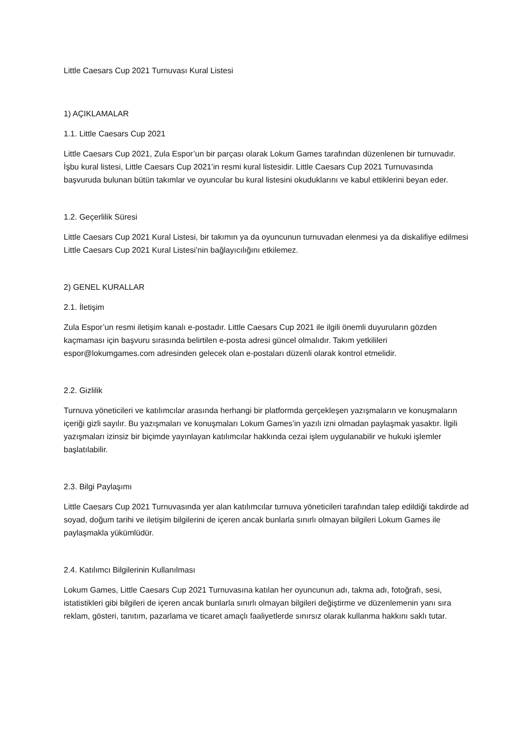Little Caesars Cup 2021 Turnuvası Kural Listesi
1) AÇIKLAMALAR
1.1. Little Caesars Cup 2021
Little Caesars Cup 2021, Zula Espor’un bir parçası olarak Lokum Games tarafından düzenlenen bir turnuvadır. İşbu kural listesi, Little Caesars Cup 2021’in resmi kural listesidir. Little Caesars Cup 2021 Turnuvasında başvuruda bulunan bütün takımlar ve oyuncular bu kural listesini okuduklarını ve kabul ettiklerini beyan eder.
1.2. Geçerlilik Süresi
Little Caesars Cup 2021 Kural Listesi, bir takımın ya da oyuncunun turnuvadan elenmesi ya da diskalifiye edilmesi Little Caesars Cup 2021 Kural Listesi’nin bağlayıcılığını etkilemez.
2) GENEL KURALLAR
2.1. İletişim
Zula Espor’un resmi iletişim kanalı e-postadır. Little Caesars Cup 2021 ile ilgili önemli duyuruların gözden kaçmaması için başvuru sırasında belirtilen e-posta adresi güncel olmalıdır. Takım yetkilileri espor@lokumgames.com adresinden gelecek olan e-postaları düzenli olarak kontrol etmelidir.
2.2. Gizlilik
Turnuva yöneticileri ve katılımcılar arasında herhangi bir platformda gerçekleşen yazışmaların ve konuşmaların içeriği gizli sayılır. Bu yazışmaları ve konuşmaları Lokum Games’in yazılı izni olmadan paylaşmak yasaktır. İlgili yazışmaları izinsiz bir biçimde yayınlayan katılımcılar hakkında cezai işlem uygulanabilir ve hukuki işlemler başlatılabilir.
2.3. Bilgi Paylaşımı
Little Caesars Cup 2021 Turnuvasında yer alan katılımcılar turnuva yöneticileri tarafından talep edildiği takdirde ad soyad, doğum tarihi ve iletişim bilgilerini de içeren ancak bunlarla sınırlı olmayan bilgileri Lokum Games ile paylaşmakla yükümlüdür.
2.4. Katılımcı Bilgilerinin Kullanılması
Lokum Games, Little Caesars Cup 2021 Turnuvasına katılan her oyuncunun adı, takma adı, fotoğrafı, sesi, istatistikleri gibi bilgileri de içeren ancak bunlarla sınırlı olmayan bilgileri değiştirme ve düzenlemenin yanı sıra reklam, gösteri, tanıtım, pazarlama ve ticaret amaçlı faaliyetlerde sınırsız olarak kullanma hakkını saklı tutar.